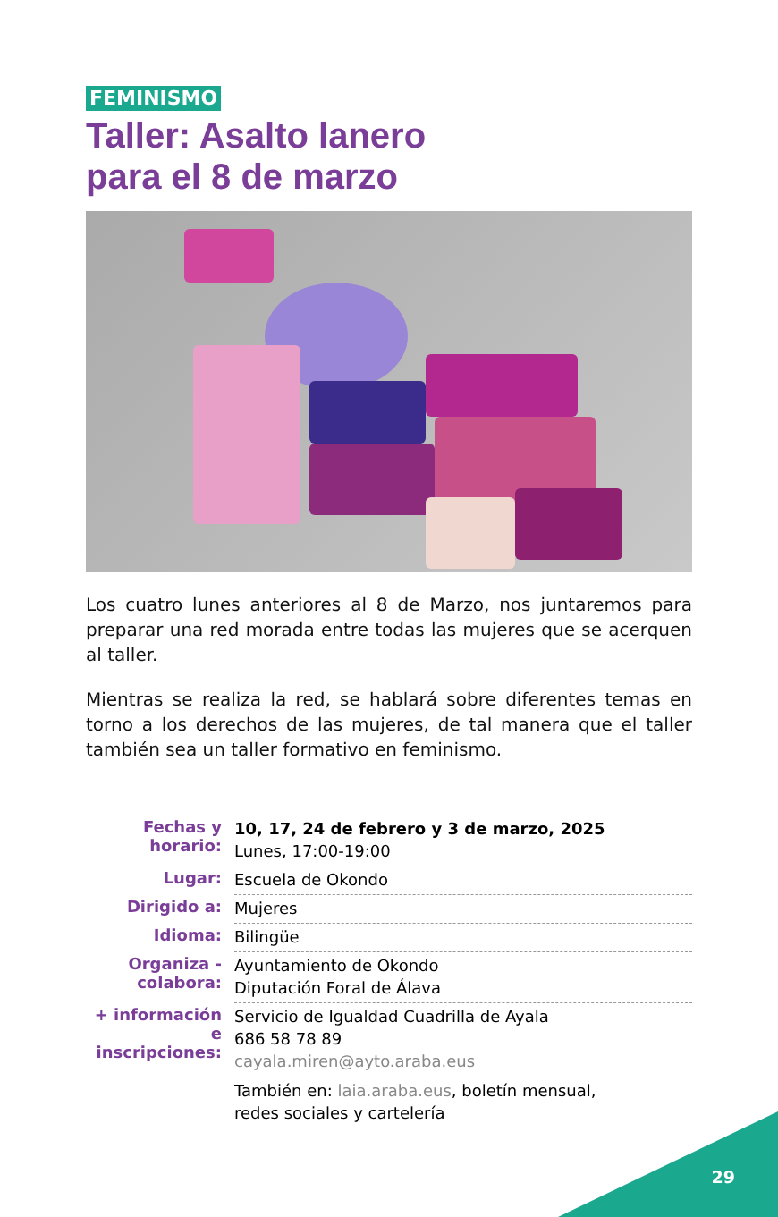FEMINISMO
Taller: Asalto lanero
para el 8 de marzo
Los cuatro lunes anteriores al 8 de Marzo, nos juntaremos para preparar una red morada entre todas las mujeres que se acerquen al taller.
Mientras se realiza la red, se hablará sobre diferentes temas en torno a los derechos de las mujeres, de tal manera que el taller también sea un taller formativo en feminismo.
| Fechas y horario: | 10, 17, 24 de febrero y 3 de marzo, 2025 Lunes, 17:00-19:00 |
| Lugar: | Escuela de Okondo |
| Dirigido a: | Mujeres |
| Idioma: | Bilingüe |
| Organiza - colabora: | Ayuntamiento de Okondo Diputación Foral de Álava |
| + información e inscripciones: | Servicio de Igualdad Cuadrilla de Ayala 686 58 78 89 cayala.miren@ayto.araba.eus También en: laia.araba.eus , boletín mensual, redes sociales y cartelería |
29